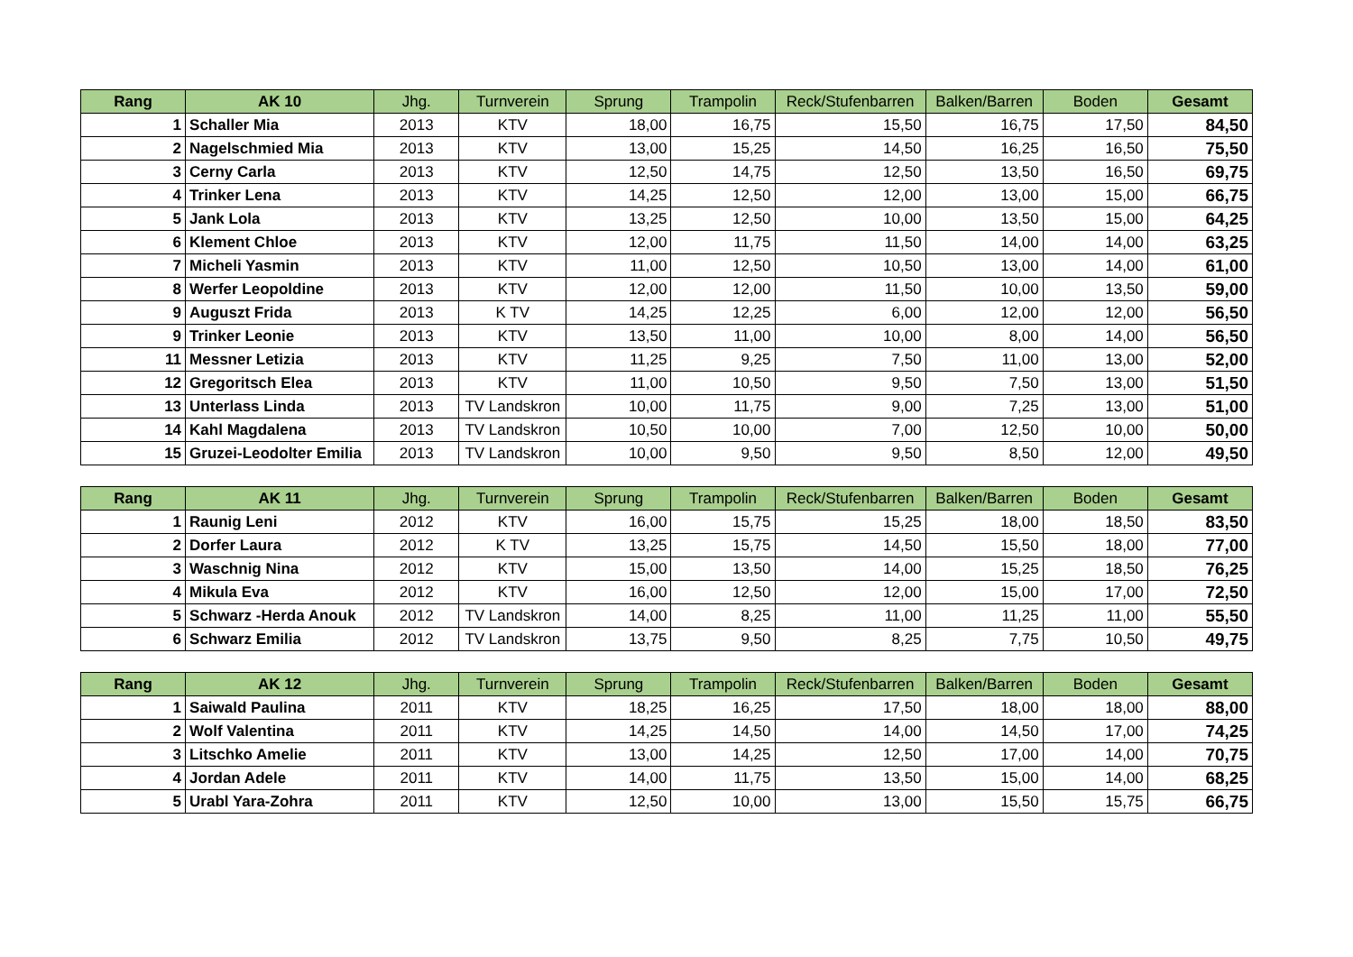| Rang | AK 10 | Jhg. | Turnverein | Sprung | Trampolin | Reck/Stufenbarren | Balken/Barren | Boden | Gesamt |
| --- | --- | --- | --- | --- | --- | --- | --- | --- | --- |
| 1 | Schaller Mia | 2013 | KTV | 18,00 | 16,75 | 15,50 | 16,75 | 17,50 | 84,50 |
| 2 | Nagelschmied Mia | 2013 | KTV | 13,00 | 15,25 | 14,50 | 16,25 | 16,50 | 75,50 |
| 3 | Cerny Carla | 2013 | KTV | 12,50 | 14,75 | 12,50 | 13,50 | 16,50 | 69,75 |
| 4 | Trinker Lena | 2013 | KTV | 14,25 | 12,50 | 12,00 | 13,00 | 15,00 | 66,75 |
| 5 | Jank Lola | 2013 | KTV | 13,25 | 12,50 | 10,00 | 13,50 | 15,00 | 64,25 |
| 6 | Klement Chloe | 2013 | KTV | 12,00 | 11,75 | 11,50 | 14,00 | 14,00 | 63,25 |
| 7 | Micheli Yasmin | 2013 | KTV | 11,00 | 12,50 | 10,50 | 13,00 | 14,00 | 61,00 |
| 8 | Werfer Leopoldine | 2013 | KTV | 12,00 | 12,00 | 11,50 | 10,00 | 13,50 | 59,00 |
| 9 | Auguszt Frida | 2013 | K TV | 14,25 | 12,25 | 6,00 | 12,00 | 12,00 | 56,50 |
| 9 | Trinker Leonie | 2013 | KTV | 13,50 | 11,00 | 10,00 | 8,00 | 14,00 | 56,50 |
| 11 | Messner Letizia | 2013 | KTV | 11,25 | 9,25 | 7,50 | 11,00 | 13,00 | 52,00 |
| 12 | Gregoritsch Elea | 2013 | KTV | 11,00 | 10,50 | 9,50 | 7,50 | 13,00 | 51,50 |
| 13 | Unterlass Linda | 2013 | TV Landskron | 10,00 | 11,75 | 9,00 | 7,25 | 13,00 | 51,00 |
| 14 | Kahl Magdalena | 2013 | TV Landskron | 10,50 | 10,00 | 7,00 | 12,50 | 10,00 | 50,00 |
| 15 | Gruzei-Leodolter Emilia | 2013 | TV Landskron | 10,00 | 9,50 | 9,50 | 8,50 | 12,00 | 49,50 |
| Rang | AK 11 | Jhg. | Turnverein | Sprung | Trampolin | Reck/Stufenbarren | Balken/Barren | Boden | Gesamt |
| --- | --- | --- | --- | --- | --- | --- | --- | --- | --- |
| 1 | Raunig Leni | 2012 | KTV | 16,00 | 15,75 | 15,25 | 18,00 | 18,50 | 83,50 |
| 2 | Dorfer Laura | 2012 | K TV | 13,25 | 15,75 | 14,50 | 15,50 | 18,00 | 77,00 |
| 3 | Waschnig Nina | 2012 | KTV | 15,00 | 13,50 | 14,00 | 15,25 | 18,50 | 76,25 |
| 4 | Mikula Eva | 2012 | KTV | 16,00 | 12,50 | 12,00 | 15,00 | 17,00 | 72,50 |
| 5 | Schwarz -Herda Anouk | 2012 | TV Landskron | 14,00 | 8,25 | 11,00 | 11,25 | 11,00 | 55,50 |
| 6 | Schwarz Emilia | 2012 | TV Landskron | 13,75 | 9,50 | 8,25 | 7,75 | 10,50 | 49,75 |
| Rang | AK 12 | Jhg. | Turnverein | Sprung | Trampolin | Reck/Stufenbarren | Balken/Barren | Boden | Gesamt |
| --- | --- | --- | --- | --- | --- | --- | --- | --- | --- |
| 1 | Saiwald Paulina | 2011 | KTV | 18,25 | 16,25 | 17,50 | 18,00 | 18,00 | 88,00 |
| 2 | Wolf Valentina | 2011 | KTV | 14,25 | 14,50 | 14,00 | 14,50 | 17,00 | 74,25 |
| 3 | Litschko Amelie | 2011 | KTV | 13,00 | 14,25 | 12,50 | 17,00 | 14,00 | 70,75 |
| 4 | Jordan Adele | 2011 | KTV | 14,00 | 11,75 | 13,50 | 15,00 | 14,00 | 68,25 |
| 5 | Urabl Yara-Zohra | 2011 | KTV | 12,50 | 10,00 | 13,00 | 15,50 | 15,75 | 66,75 |